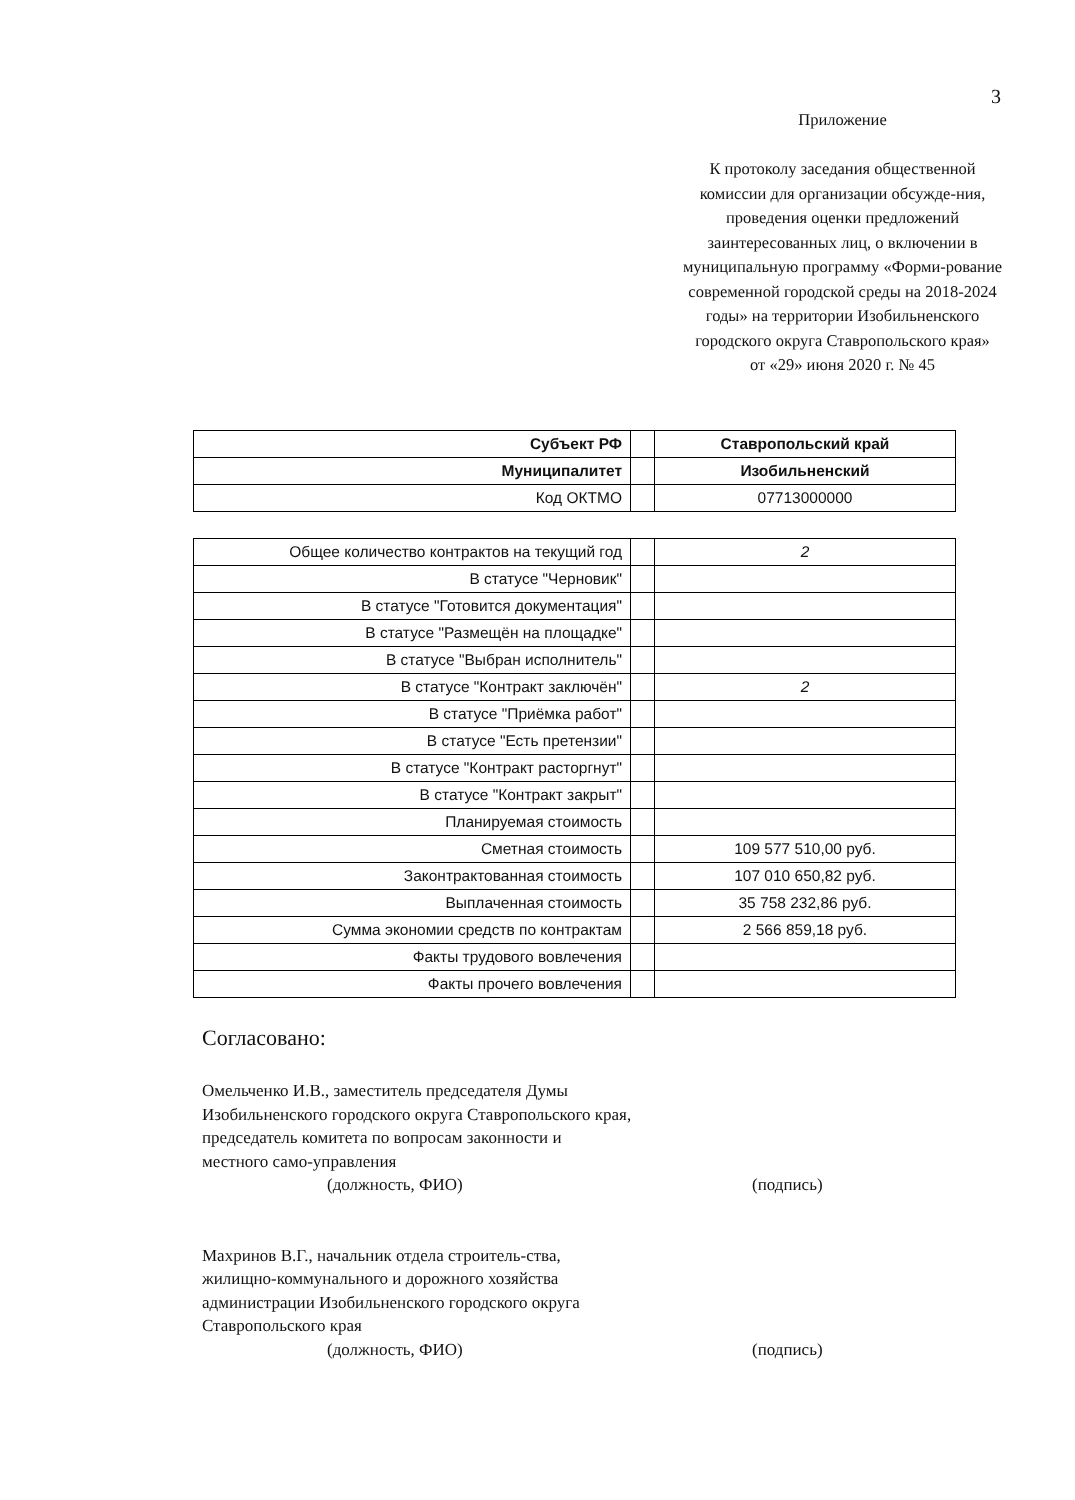3
Приложение
К протоколу заседания общественной комиссии для организации обсужде-ния, проведения оценки предложений заинтересованных лиц, о включении в муниципальную программу «Форми-рование современной городской среды на 2018-2024 годы» на территории Изобильненского городского округа Ставропольского края»
от «29» июня 2020 г. № 45
| Субъект РФ | | Ставропольский край |
| Муниципалитет | | Изобильненский |
| Код ОКТМО | | 07713000000 |
| Общее количество контрактов на текущий год | | 2 |
| В статусе "Черновик" | | |
| В статусе "Готовится документация" | | |
| В статусе "Размещён на площадке" | | |
| В статусе "Выбран исполнитель" | | |
| В статусе "Контракт заключён" | | 2 |
| В статусе "Приёмка работ" | | |
| В статусе "Есть претензии" | | |
| В статусе "Контракт расторгнут" | | |
| В статусе "Контракт закрыт" | | |
| Планируемая стоимость | | |
| Сметная стоимость | | 109 577 510,00 руб. |
| Законтрактованная стоимость | | 107 010 650,82 руб. |
| Выплаченная стоимость | | 35 758 232,86 руб. |
| Сумма экономии средств по контрактам | | 2 566 859,18 руб. |
| Факты трудового вовлечения | | |
| Факты прочего вовлечения | | |
Согласовано:
Омельченко И.В., заместитель председателя Думы Изобильненского городского округа Ставропольского края, председатель комитета по вопросам законности и местного само-управления
(должность, ФИО)
(подпись)
Махринов В.Г., начальник отдела строитель-ства, жилищно-коммунального и дорожного хозяйства администрации Изобильненского городского округа Ставропольского края
(должность, ФИО)
(подпись)